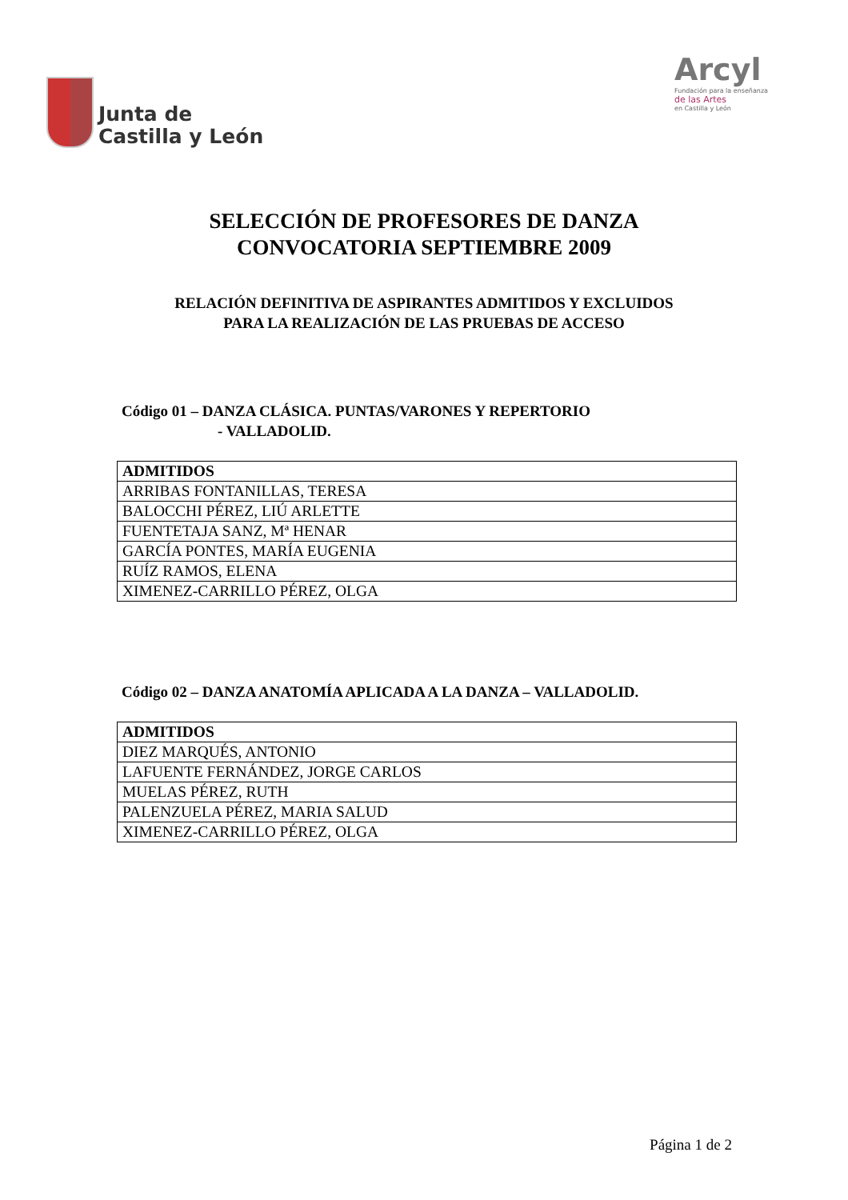Junta de
Castilla y León
Arcyl
Fundación para la enseñanza
de las Artes
en Castilla y León
SELECCIÓN DE PROFESORES DE DANZA
CONVOCATORIA SEPTIEMBRE 2009
RELACIÓN DEFINITIVA DE ASPIRANTES ADMITIDOS Y EXCLUIDOS
PARA LA REALIZACIÓN DE LAS PRUEBAS DE ACCESO
Código 01 – DANZA CLÁSICA. PUNTAS/VARONES Y REPERTORIO
- VALLADOLID.
| ADMITIDOS |
| --- |
| ARRIBAS FONTANILLAS, TERESA |
| BALOCCHI PÉREZ, LIÚ ARLETTE |
| FUENTETAJA SANZ, Mª HENAR |
| GARCÍA PONTES, MARÍA EUGENIA |
| RUÍZ RAMOS, ELENA |
| XIMENEZ-CARRILLO PÉREZ, OLGA |
Código 02 – DANZA ANATOMÍA APLICADA A LA DANZA – VALLADOLID.
| ADMITIDOS |
| --- |
| DIEZ MARQUÉS, ANTONIO |
| LAFUENTE FERNÁNDEZ, JORGE CARLOS |
| MUELAS PÉREZ, RUTH |
| PALENZUELA PÉREZ, MARIA SALUD |
| XIMENEZ-CARRILLO PÉREZ, OLGA |
Página 1 de 2